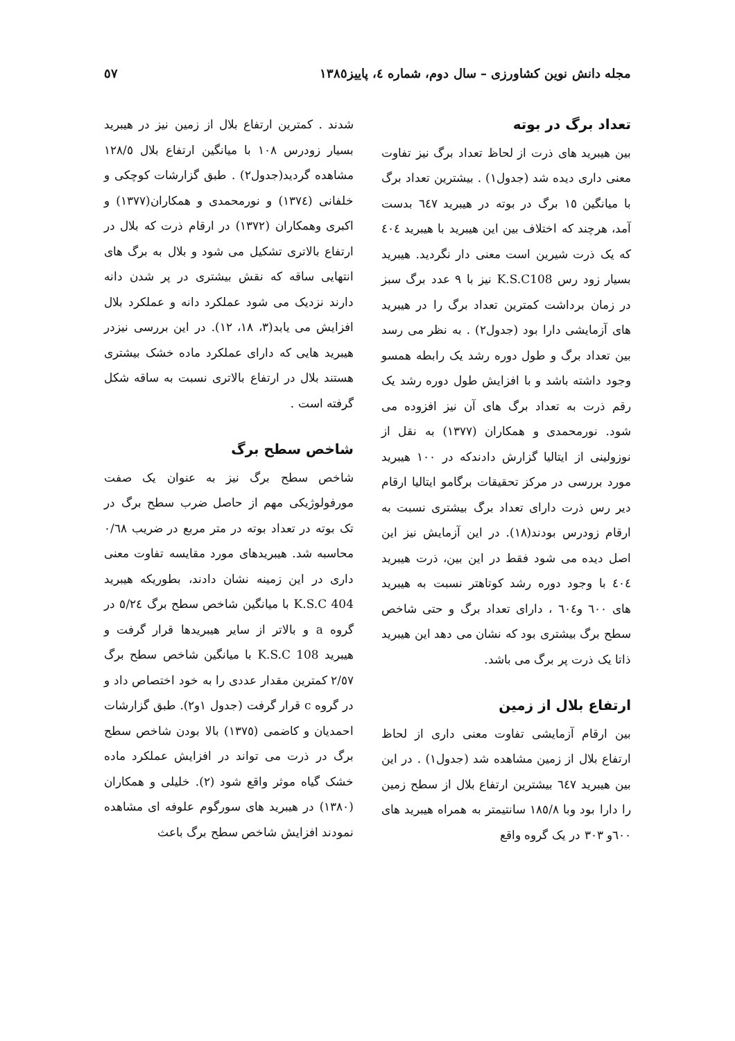مجله دانش نوین کشاورزی – سال دوم، شماره ٤، پاییز١٣٨٥ ٥٧
تعداد برگ در بوته
بین هیبرید های ذرت از لحاظ تعداد برگ نیز تفاوت معنی داری دیده شد (جدول١) . بیشترین تعداد برگ با میانگین ١٥ برگ در بوته در هیبرید ٦٤٧ بدست آمد، هرچند که اختلاف بین این هیبرید با هیبرید ٤٠٤ که یک ذرت شیرین است معنی دار نگردید. هیبرید بسیار زود رس K.S.C108 نیز با ٩ عدد برگ سبز در زمان برداشت کمترین تعداد برگ را در هیبرید های آزمایشی دارا بود (جدول٢) . به نظر می رسد بین تعداد برگ و طول دوره رشد یک رابطه همسو وجود داشته باشد و با افزایش طول دوره رشد یک رقم ذرت به تعداد برگ های آن نیز افزوده می شود. نورمحمدی و همکاران (١٣٧٧) به نقل از نوزولینی از ایتالیا گزارش دادندکه در ١٠٠ هیبرید مورد بررسی در مرکز تحقیقات برگامو ایتالیا ارقام دیر رس ذرت دارای تعداد برگ بیشتری نسبت به ارقام زودرس بودند(١٨). در این آزمایش نیز این اصل دیده می شود فقط در این بین، ذرت هیبرید ٤٠٤ با وجود دوره رشد کوتاهتر نسبت به هیبرید های ٦٠٠ و٦٠٤ ، دارای تعداد برگ و حتی شاخص سطح برگ بیشتری بود که نشان می دهد این هیبرید ذاتا یک ذرت پر برگ می باشد.
ارتفاع بلال از زمین
بین ارقام آزمایشی تفاوت معنی داری از لحاظ ارتفاع بلال از زمین مشاهده شد (جدول١) . در این بین هیبرید ٦٤٧ بیشترین ارتفاع بلال از سطح زمین را دارا بود وبا ١٨٥/٨ سانتیمتر به همراه هیبرید های ٦٠٠و ٣٠٣ در یک گروه واقع
شدند . کمترین ارتفاع بلال از زمین نیز در هیبرید بسیار زودرس ١٠٨ با میانگین ارتفاع بلال ١٢٨/٥ مشاهده گردید(جدول٢) . طبق گزارشات کوچکی و خلفانی (١٣٧٤) و نورمحمدی و همکاران(١٣٧٧) و اکبری وهمکاران (١٣٧٢) در ارقام ذرت که بلال در ارتفاع بالاتری تشکیل می شود و بلال به برگ های انتهایی ساقه که نقش بیشتری در پر شدن دانه دارند نزدیک می شود عملکرد دانه و عملکرد بلال افزایش می یابد(٣، ١٨، ١٢). در این بررسی نیزدر هیبرید هایی که دارای عملکرد ماده خشک بیشتری هستند بلال در ارتفاع بالاتری نسبت به ساقه شکل گرفته است .
شاخص سطح برگ
شاخص سطح برگ نیز به عنوان یک صفت مورفولوژیکی مهم از حاصل ضرب سطح برگ در تک بوته در تعداد بوته در متر مربع در ضریب ٠/٦٨ محاسبه شد. هیبریدهای مورد مقایسه تفاوت معنی داری در این زمینه نشان دادند، بطوریکه هیبرید K.S.C 404 با میانگین شاخص سطح برگ ٥/٢٤ در گروه a و بالاتر از سایر هیبریدها قرار گرفت و هیبرید K.S.C 108 با میانگین شاخص سطح برگ ٢/٥٧ کمترین مقدار عددی را به خود اختصاص داد و در گروه c قرار گرفت (جدول ١و٢). طبق گزارشات احمدیان و کاضمی (١٣٧٥) بالا بودن شاخص سطح برگ در ذرت می تواند در افزایش عملکرد ماده خشک گیاه موثر واقع شود (٢). خلیلی و همکاران (١٣٨٠) در هیبرید های سورگوم علوفه ای مشاهده نمودند افزایش شاخص سطح برگ باعث